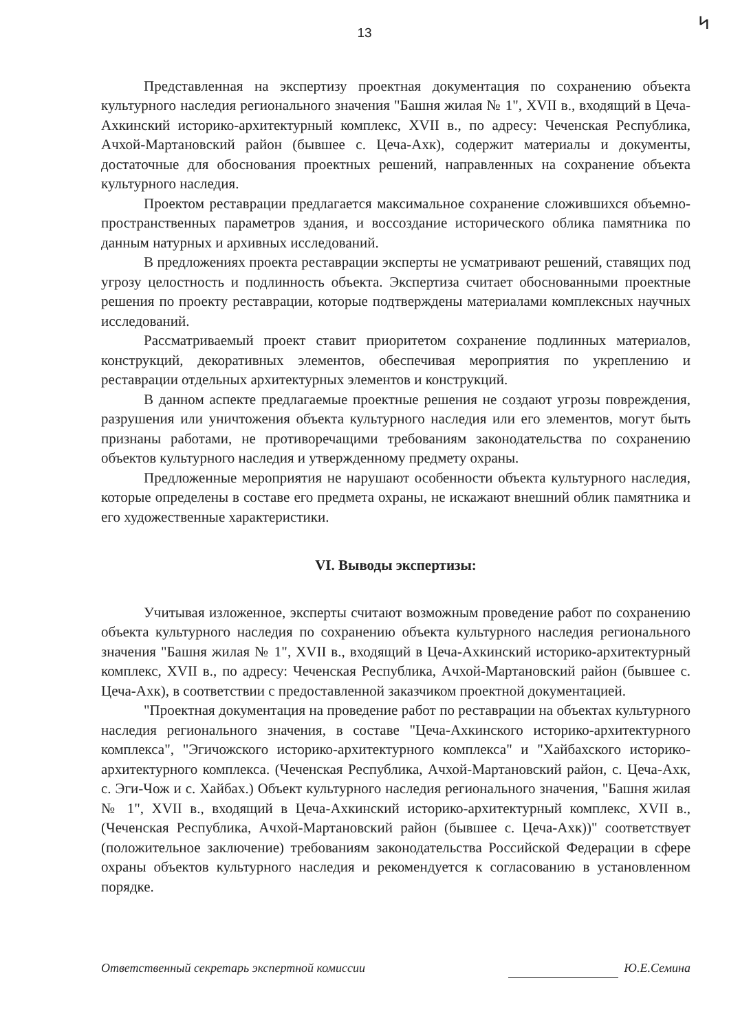13
ᛋ
Представленная на экспертизу проектная документация по сохранению объекта культурного наследия регионального значения "Башня жилая № 1", XVII в., входящий в Цеча-Ахкинский историко-архитектурный комплекс, XVII в., по адресу: Чеченская Республика, Ачхой-Мартановский район (бывшее с. Цеча-Ахк), содержит материалы и документы, достаточные для обоснования проектных решений, направленных на сохранение объекта культурного наследия.
Проектом реставрации предлагается максимальное сохранение сложившихся объемно-пространственных параметров здания, и воссоздание исторического облика памятника по данным натурных и архивных исследований.
В предложениях проекта реставрации эксперты не усматривают решений, ставящих под угрозу целостность и подлинность объекта. Экспертиза считает обоснованными проектные решения по проекту реставрации, которые подтверждены материалами комплексных научных исследований.
Рассматриваемый проект ставит приоритетом сохранение подлинных материалов, конструкций, декоративных элементов, обеспечивая мероприятия по укреплению и реставрации отдельных архитектурных элементов и конструкций.
В данном аспекте предлагаемые проектные решения не создают угрозы повреждения, разрушения или уничтожения объекта культурного наследия или его элементов, могут быть признаны работами, не противоречащими требованиям законодательства по сохранению объектов культурного наследия и утвержденному предмету охраны.
Предложенные мероприятия не нарушают особенности объекта культурного наследия, которые определены в составе его предмета охраны, не искажают внешний облик памятника и его художественные характеристики.
VI. Выводы экспертизы:
Учитывая изложенное, эксперты считают возможным проведение работ по сохранению объекта культурного наследия по сохранению объекта культурного наследия регионального значения "Башня жилая № 1", XVII в., входящий в Цеча-Ахкинский историко-архитектурный комплекс, XVII в., по адресу: Чеченская Республика, Ачхой-Мартановский район (бывшее с. Цеча-Ахк), в соответствии с предоставленной заказчиком проектной документацией.
"Проектная документация на проведение работ по реставрации на объектах культурного наследия регионального значения, в составе "Цеча-Ахкинского историко-архитектурного комплекса", "Эгичожского историко-архитектурного комплекса" и "Хайбахского историко-архитектурного комплекса. (Чеченская Республика, Ачхой-Мартановский район, с. Цеча-Ахк, с. Эги-Чож и с. Хайбах.) Объект культурного наследия регионального значения, "Башня жилая № 1", XVII в., входящий в Цеча-Ахкинский историко-архитектурный комплекс, XVII в., (Чеченская Республика, Ачхой-Мартановский район (бывшее с. Цеча-Ахк))" соответствует (положительное заключение) требованиям законодательства Российской Федерации в сфере охраны объектов культурного наследия и рекомендуется к согласованию в установленном порядке.
Ответственный секретарь экспертной комиссии Ю.Е.Семина